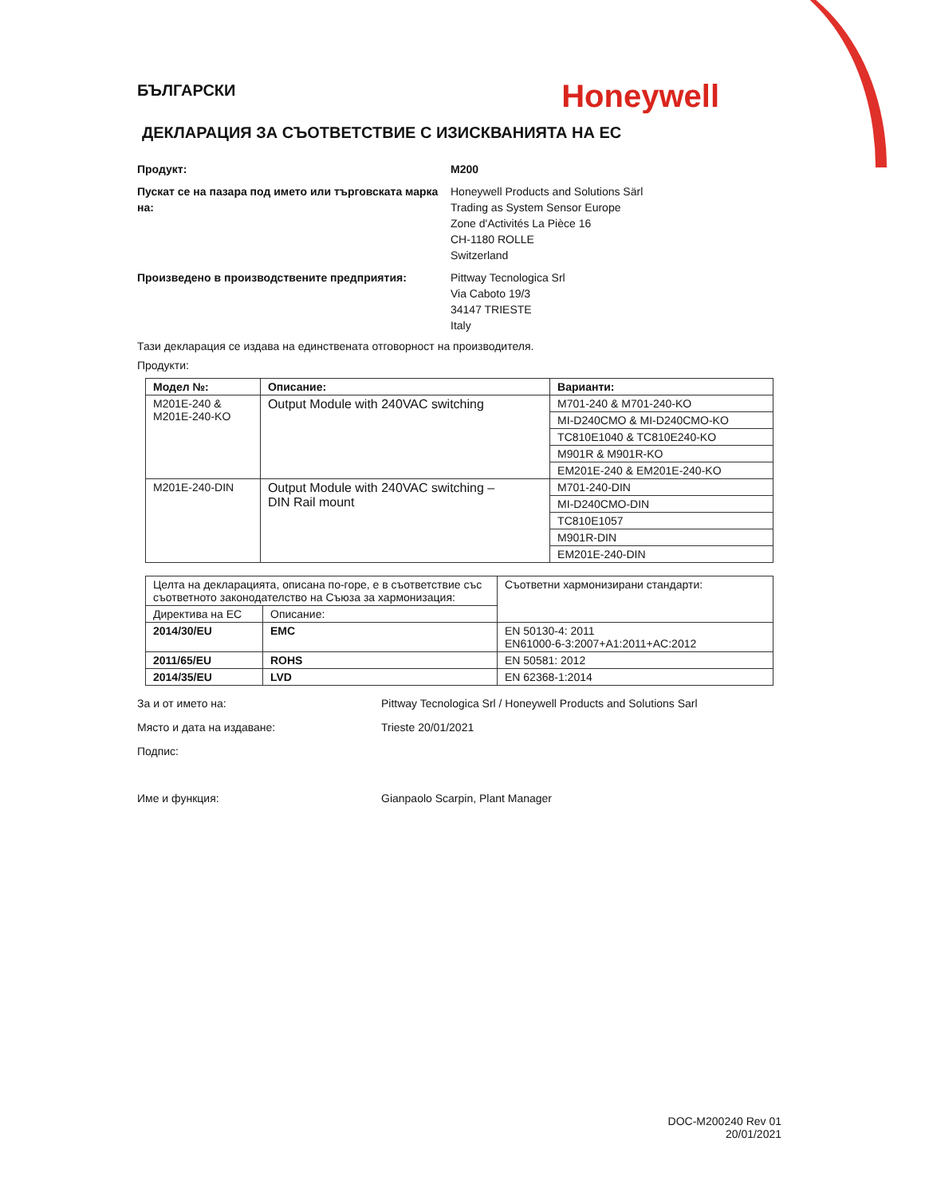БЪЛГАРСКИ
Honeywell
ДЕКЛАРАЦИЯ ЗА СЪОТВЕТСТВИЕ С ИЗИСКВАНИЯТА НА ЕС
Продукт: M200
Пускат се на пазара под името или търговската марка на:
Honeywell Products and Solutions Särl
Trading as System Sensor Europe
Zone d'Activités La Pièce 16
CH-1180 ROLLE
Switzerland
Произведено в производствените предприятия: Pittway Tecnologica Srl
Via Caboto 19/3
34147 TRIESTE
Italy
Тази декларация се издава на единствената отговорност на производителя.
Продукти:
| Модел №: | Описание: | Варианти: |
| --- | --- | --- |
| M201E-240 & M201E-240-KO | Output Module with 240VAC switching | M701-240 & M701-240-KO |
| | | MI-D240CMO & MI-D240CMO-KO |
| | | TC810E1040 & TC810E240-KO |
| | | M901R & M901R-KO |
| | | EM201E-240 & EM201E-240-KO |
| M201E-240-DIN | Output Module with 240VAC switching – DIN Rail mount | M701-240-DIN |
| | | MI-D240CMO-DIN |
| | | TC810E1057 |
| | | M901R-DIN |
| | | EM201E-240-DIN |
| Целта на декларацията, описана по-горе, е в съответствие със съответното законодателство на Съюза за хармонизация: | | Съответни хармонизирани стандарти: |
| Директива на ЕС | Описание: | |
| 2014/30/EU | EMC | EN 50130-4: 2011 EN61000-6-3:2007+A1:2011+AC:2012 |
| 2011/65/EU | ROHS | EN 50581: 2012 |
| 2014/35/EU | LVD | EN 62368-1:2014 |
За и от името на: Pittway Tecnologica Srl / Honeywell Products and Solutions Sarl
Място и дата на издаване: Trieste 20/01/2021
Подпис:
Име и функция: Gianpaolo Scarpin, Plant Manager
DOC-M200240 Rev 01
20/01/2021